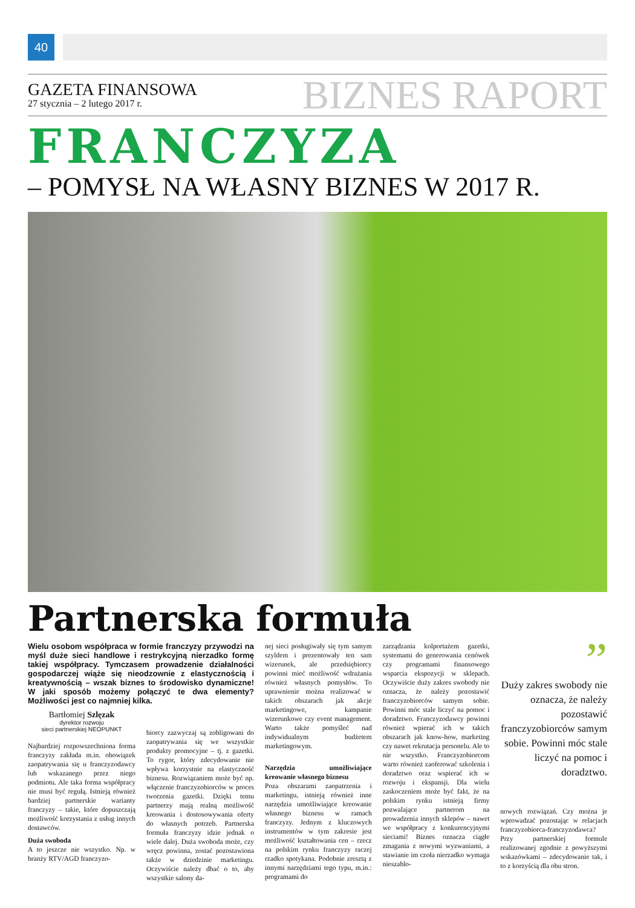40
GAZETA FINANSOWA
27 stycznia – 2 lutego 2017 r.
BIZNES RAPORT
FRANCZYZA
– POMYSŁ NA WŁASNY BIZNES W 2017 R.
Partnerska formuła
Wielu osobom współpraca w formie franczyzy przywodzi na myśl duże sieci handlowe i restrykcyjną nierzadko formę takiej współpracy. Tymczasem prowadzenie działalności gospodarczej wiąże się nieodzownie z elastycznością i kreatywnością – wszak biznes to środowisko dynamiczne! W jaki sposób możemy połączyć te dwa elementy? Możliwości jest co najmniej kilka.
Bartłomiej Szlęzak
dyrektor rozwoju
sieci partnerskiej NEOPUNKT
Najbardziej rozpowszechniona forma franczyzy zakłada m.in. obowiązek zaopatrywania się u franczyzodawcy lub wskazanego przez niego podmiotu. Ale taka forma współpracy nie musi być regułą. Istnieją również bardziej partnerskie warianty franczyzy – takie, które dopuszczają możliwość korzystania z usług innych dostawców.
Duża swoboda
A to jeszcze nie wszystko. Np. w branży RTV/AGD franczyzo-
biorcy zazwyczaj są zobligowani do zaopatrywania się we wszystkie produkty promocyjne – tj. z gazetki. To rygor, który zdecydowanie nie wpływa korzystnie na elastyczność biznesu. Rozwiązaniem może być np. włączenie franczyzobiorców w proces tworzenia gazetki. Dzięki temu partnerzy mają realną możliwość kreowania i dostosowywania oferty do własnych potrzeb. Partnerska formuła franczyzy idzie jednak o wiele dalej. Duża swoboda może, czy wręcz powinna, zostać pozostawiona także w dziedzinie marketingu. Oczywiście należy dbać o to, aby wszystkie salony da-
nej sieci posługiwały się tym samym szyldem i prezentowały ten sam wizerunek, ale przedsiębiorcy powinni mieć możliwość wdrażania również własnych pomysłów. To uprawnienie można realizować w takich obszarach jak akcje marketingowe, kampanie wizerunkowe czy event management. Warto także pomyśleć nad indywidualnym budżetem marketingowym.
Narzędzia umożliwiające kreowanie własnego biznesu
Poza obszarami zaopatrzenia i marketingu, istnieją również inne narzędzia umożliwiające kreowanie własnego biznesu w ramach franczyzy. Jednym z kluczowych instrumentów w tym zakresie jest możliwość kształtowania cen – rzecz na polskim rynku franczyzy raczej rzadko spotykana. Podobnie zresztą z innymi narzędziami tego typu, m.in.: programami do
zarządzania kolportażem gazetki, systemami do generowania cenówek czy programami finansowego wsparcia ekspozycji w sklepach. Oczywiście duży zakres swobody nie oznacza, że należy pozostawić franczyzobiorców samym sobie. Powinni móc stale liczyć na pomoc i doradztwo. Franczyzodawcy powinni również wpierać ich w takich obszarach jak know-how, marketing czy nawet rekrutacja personelu. Ale to nie wszystko. Franczyzobiorcom warto również zaoferować szkolenia i doradztwo oraz wspierać ich w rozwoju i ekspansji. Dla wielu zaskoczeniem może być fakt, że na polskim rynku istnieją firmy pozwalające partnerom na prowadzenia innych sklepów – nawet we współpracy z konkurencyjnymi sieciami! Biznes oznacza ciągłe zmagania z nowymi wyzwaniami, a stawianie im czoła nierzadko wymaga nieszablo-
”
Duży zakres swobody nie oznacza, że należy pozostawić franczyzobiorców samym sobie. Powinni móc stale liczyć na pomoc i doradztwo.
nowych rozwiązań. Czy można je wprowadzać pozostając w relacjach franczyzobiorca-franczyzodawca? Przy partnerskiej formule realizowanej zgodnie z powyższymi wskazówkami – zdecydowanie tak, i to z korzyścią dla obu stron.